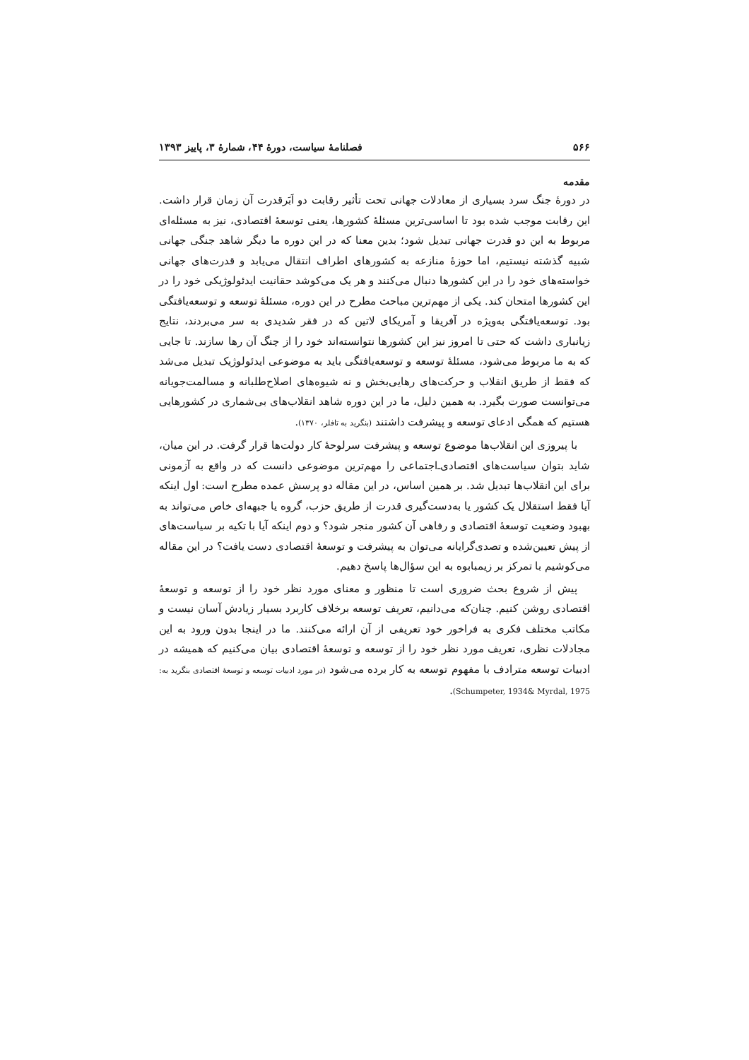۵۶۶ فصلنامهٔ سیاست، دورهٔ ۴۴، شمارهٔ ۳، پاییز ۱۳۹۳
مقدمه
در دورهٔ جنگ سرد بسیاری از معادلات جهانی تحت تأثیر رقابت دو اَبَرقدرت آن زمان قرار داشت. این رقابت موجب شده بود تا اساسی‌ترین مسئلهٔ کشورها، یعنی توسعهٔ اقتصادی، نیز به مسئله‌ای مربوط به این دو قدرت جهانی تبدیل شود؛ بدین معنا که در این دوره ما دیگر شاهد جنگی جهانی شبیه گذشته نیستیم، اما حوزهٔ منازعه به کشورهای اطراف انتقال می‌یابد و قدرت‌های جهانی خواسته‌های خود را در این کشورها دنبال می‌کنند و هر یک می‌کوشد حقانیت ایدئولوژیکی خود را در این کشورها امتحان کند. یکی از مهم‌ترین مباحث مطرح در این دوره، مسئلهٔ توسعه و توسعه‌یافتگی بود. توسعه‌یافتگی به‌ویژه در آفریقا و آمریکای لاتین که در فقر شدیدی به سر می‌بردند، نتایج زیانباری داشت که حتی تا امروز نیز این کشورها نتوانسته‌اند خود را از چنگ آن رها سازند. تا جایی که به ما مربوط می‌شود، مسئلهٔ توسعه و توسعه‌یافتگی باید به موضوعی ایدئولوژیک تبدیل می‌شد که فقط از طریق انقلاب و حرکت‌های رهایی‌بخش و نه شیوه‌های اصلاح‌طلبانه و مسالمت‌جویانه می‌توانست صورت بگیرد. به همین دلیل، ما در این دوره شاهد انقلاب‌های بی‌شماری در کشورهایی هستیم که همگی ادعای توسعه و پیشرفت داشتند (بنگرید به تافلر، ۱۳۷۰).
با پیروزی این انقلاب‌ها موضوع توسعه و پیشرفت سرلوحهٔ کار دولت‌ها قرار گرفت. در این میان، شاید بتوان سیاست‌های اقتصادی‌ـ‌اجتماعی را مهم‌ترین موضوعی دانست که در واقع به آزمونی برای این انقلاب‌ها تبدیل شد. بر همین اساس، در این مقاله دو پرسش عمده مطرح است: اول اینکه آیا فقط استقلال یک کشور یا به‌دست‌گیری قدرت از طریق حزب، گروه یا جبهه‌ای خاص می‌تواند به بهبود وضعیت توسعهٔ اقتصادی و رفاهی آن کشور منجر شود؟ و دوم اینکه آیا با تکیه بر سیاست‌های از پیش تعیین‌شده و تصدی‌گرایانه می‌توان به پیشرفت و توسعهٔ اقتصادی دست یافت؟ در این مقاله می‌کوشیم با تمرکز بر زیمبابوه به این سؤال‌ها پاسخ دهیم.
پیش از شروع بحث ضروری است تا منظور و معنای مورد نظر خود را از توسعه و توسعهٔ اقتصادی روشن کنیم. چنان‌که می‌دانیم، تعریف توسعه برخلاف کاربرد بسیار زیادش آسان نیست و مکاتب مختلف فکری به فراخور خود تعریفی از آن ارائه می‌کنند. ما در اینجا بدون ورود به این مجادلات نظری، تعریف مورد نظر خود را از توسعه و توسعهٔ اقتصادی بیان می‌کنیم که همیشه در ادبیات توسعه مترادف با مفهوم توسعه به کار برده می‌شود (در مورد ادبیات توسعه و توسعهٔ اقتصادی بنگرید به: Schumpeter, 1934& Myrdal, 1975).